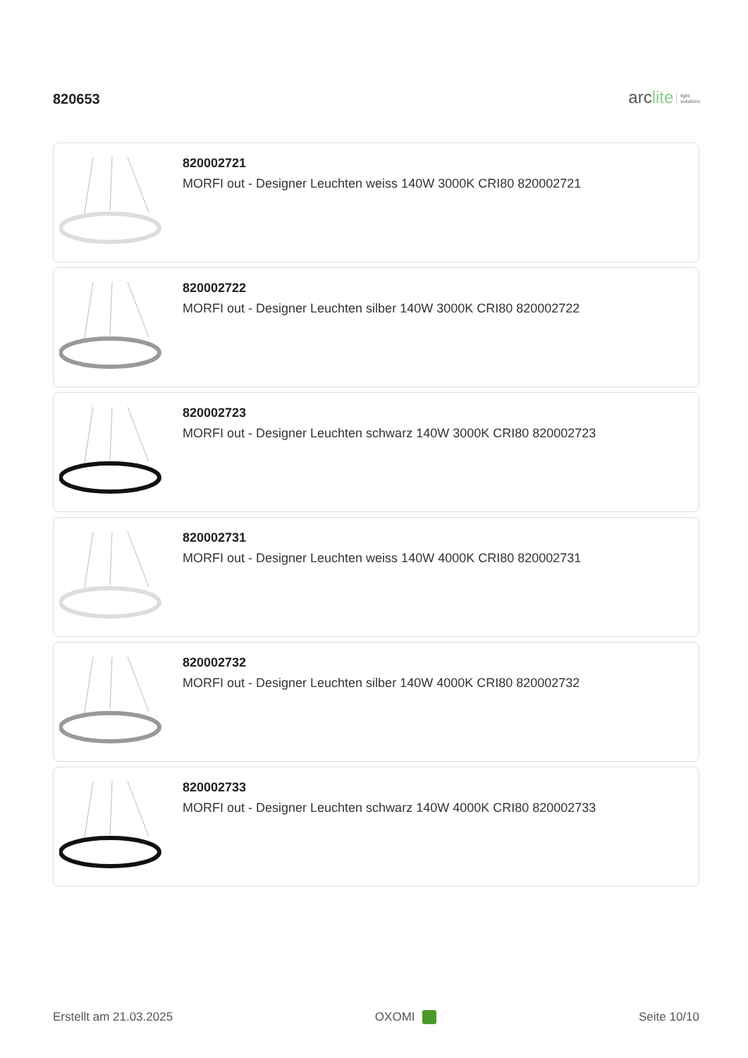820653
arclite light
solutions
820002721
MORFI out - Designer Leuchten weiss 140W 3000K CRI80 820002721
820002722
MORFI out - Designer Leuchten silber 140W 3000K CRI80 820002722
820002723
MORFI out - Designer Leuchten schwarz 140W 3000K CRI80 820002723
820002731
MORFI out - Designer Leuchten weiss 140W 4000K CRI80 820002731
820002732
MORFI out - Designer Leuchten silber 140W 4000K CRI80 820002732
820002733
MORFI out - Designer Leuchten schwarz 140W 4000K CRI80 820002733
Erstellt am 21.03.2025 OXOMI Seite 10/10